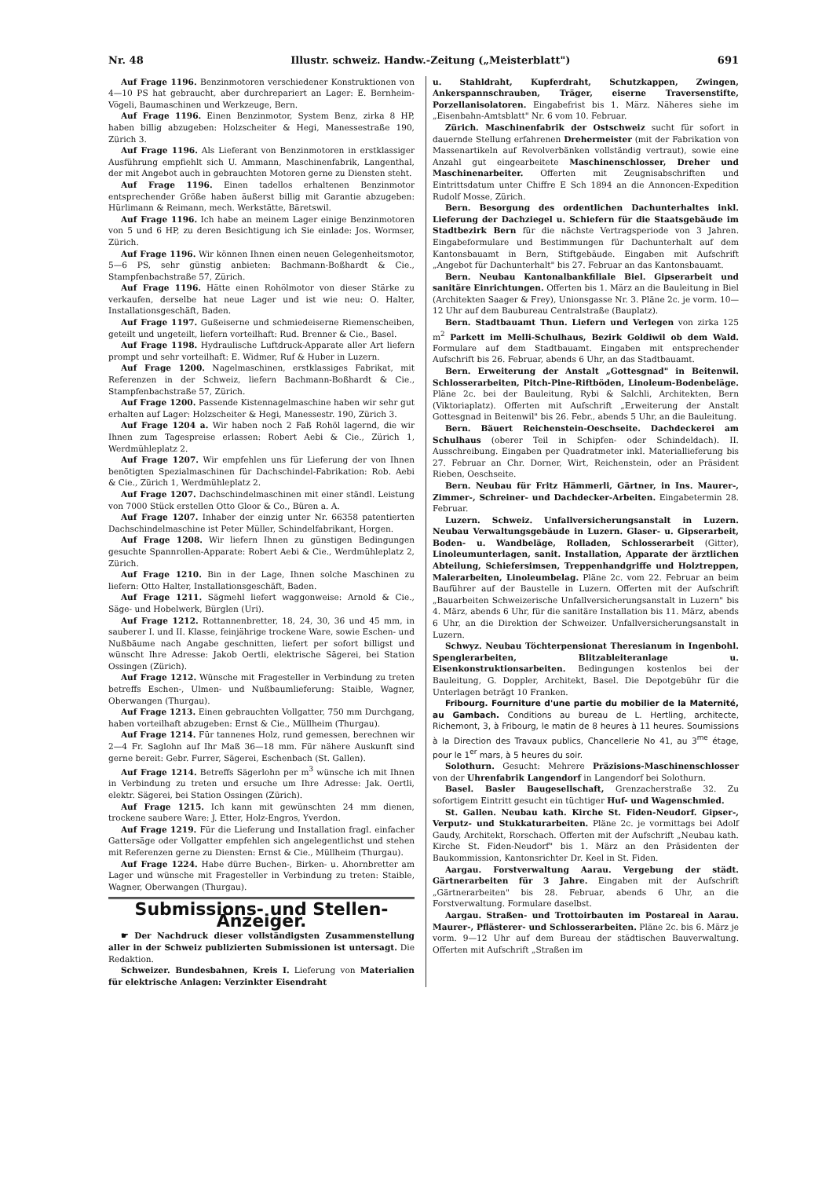Nr. 48 Illustr. schweiz. Handw.-Zeitung („Meisterblatt") 691
Auf Frage 1196. Benzinmotoren verschiedener Konstruktionen von 4—10 PS hat gebraucht, aber durchrepariert an Lager: E. Bernheim-Vögeli, Baumaschinen und Werkzeuge, Bern.
Auf Frage 1196. Einen Benzinmotor, System Benz, zirka 8 HP, haben billig abzugeben: Holzscheiter & Hegi, Manessestraße 190, Zürich 3.
Auf Frage 1196. Als Lieferant von Benzinmotoren in erstklassiger Ausführung empfiehlt sich U. Ammann, Maschinenfabrik, Langenthal, der mit Angebot auch in gebrauchten Motoren gerne zu Diensten steht.
Auf Frage 1196. Einen tadellos erhaltenen Benzinmotor entsprechender Größe haben äußerst billig mit Garantie abzugeben: Hürlimann & Reimann, mech. Werkstätte, Bäretswil.
Auf Frage 1196. Ich habe an meinem Lager einige Benzinmotoren von 5 und 6 HP, zu deren Besichtigung ich Sie einlade: Jos. Wormser, Zürich.
Auf Frage 1196. Wir können Ihnen einen neuen Gelegenheitsmotor, 5—6 PS, sehr günstig anbieten: Bachmann-Boßhardt & Cie., Stampfenbachstraße 57, Zürich.
Auf Frage 1196. Hätte einen Rohölmotor von dieser Stärke zu verkaufen, derselbe hat neue Lager und ist wie neu: O. Halter, Installationsgeschäft, Baden.
Auf Frage 1197. Gußeiserne und schmiedeiserne Riemenscheiben, geteilt und ungeteilt, liefern vorteilhaft: Rud. Brenner & Cie., Basel.
Auf Frage 1198. Hydraulische Luftdruck-Apparate aller Art liefern prompt und sehr vorteilhaft: E. Widmer, Ruf & Huber in Luzern.
Auf Frage 1200. Nagelmaschinen, erstklassiges Fabrikat, mit Referenzen in der Schweiz, liefern Bachmann-Boßhardt & Cie., Stampfenbachstraße 57, Zürich.
Auf Frage 1200. Passende Kistennagelmaschine haben wir sehr gut erhalten auf Lager: Holzscheiter & Hegi, Manessestr. 190, Zürich 3.
Auf Frage 1204 a. Wir haben noch 2 Faß Rohöl lagernd, die wir Ihnen zum Tagespreise erlassen: Robert Aebi & Cie., Zürich 1, Werdmühleplatz 2.
Auf Frage 1207. Wir empfehlen uns für Lieferung der von Ihnen benötigten Spezialmaschinen für Dachschindel-Fabrikation: Rob. Aebi & Cie., Zürich 1, Werdmühleplatz 2.
Auf Frage 1207. Dachschindelmaschinen mit einer ständl. Leistung von 7000 Stück erstellen Otto Gloor & Co., Büren a. A.
Auf Frage 1207. Inhaber der einzig unter Nr. 66358 patentierten Dachschindelmaschine ist Peter Müller, Schindelfabrikant, Horgen.
Auf Frage 1208. Wir liefern Ihnen zu günstigen Bedingungen gesuchte Spannrollen-Apparate: Robert Aebi & Cie., Werdmühleplatz 2, Zürich.
Auf Frage 1210. Bin in der Lage, Ihnen solche Maschinen zu liefern: Otto Halter, Installationsgeschäft, Baden.
Auf Frage 1211. Sägmehl liefert waggonweise: Arnold & Cie., Säge- und Hobelwerk, Bürglen (Uri).
Auf Frage 1212. Rottannenbretter, 18, 24, 30, 36 und 45 mm, in sauberer I. und II. Klasse, feinjährige trockene Ware, sowie Eschen- und Nußbäume nach Angabe geschnitten, liefert per sofort billigst und wünscht Ihre Adresse: Jakob Oertli, elektrische Sägerei, bei Station Ossingen (Zürich).
Auf Frage 1212. Wünsche mit Fragesteller in Verbindung zu treten betreffs Eschen-, Ulmen- und Nußbaumlieferung: Staible, Wagner, Oberwangen (Thurgau).
Auf Frage 1213. Einen gebrauchten Vollgatter, 750 mm Durchgang, haben vorteilhaft abzugeben: Ernst & Cie., Müllheim (Thurgau).
Auf Frage 1214. Für tannenes Holz, rund gemessen, berechnen wir 2—4 Fr. Saglohn auf Ihr Maß 36—18 mm. Für nähere Auskunft sind gerne bereit: Gebr. Furrer, Sägerei, Eschenbach (St. Gallen).
Auf Frage 1214. Betreffs Sägerlohn per m<sup>3</sup> wünsche ich mit Ihnen in Verbindung zu treten und ersuche um Ihre Adresse: Jak. Oertli, elektr. Sägerei, bei Station Ossingen (Zürich).
Auf Frage 1215. Ich kann mit gewünschten 24 mm dienen, trockene saubere Ware: J. Etter, Holz-Engros, Yverdon.
Auf Frage 1219. Für die Lieferung und Installation fragl. einfacher Gattersäge oder Vollgatter empfehlen sich angelegentlichst und stehen mit Referenzen gerne zu Diensten: Ernst & Cie., Müllheim (Thurgau).
Auf Frage 1224. Habe dürre Buchen-, Birken- u. Ahornbretter am Lager und wünsche mit Fragesteller in Verbindung zu treten: Staible, Wagner, Oberwangen (Thurgau).
Submissions- und Stellen-Anzeiger.
☛ Der Nachdruck dieser vollständigsten Zusammenstellung aller in der Schweiz publizierten Submissionen ist untersagt. Die Redaktion.
Schweizer. Bundesbahnen, Kreis I. Lieferung von Materialien für elektrische Anlagen: Verzinkter Eisendraht
u. Stahldraht, Kupferdraht, Schutzkappen, Zwingen, Ankerspannschrauben, Träger, eiserne Traversenstifte, Porzellanisolatoren. Eingabefrist bis 1. März. Näheres siehe im „Eisenbahn-Amtsblatt" Nr. 6 vom 10. Februar.
Zürich. Maschinenfabrik der Ostschweiz sucht für sofort in dauernde Stellung erfahrenen Drehermeister (mit der Fabrikation von Massenartikeln auf Revolverbänken vollständig vertraut), sowie eine Anzahl gut eingearbeitete Maschinenschlosser, Dreher und Maschinenarbeiter. Offerten mit Zeugnisabschriften und Eintrittsdatum unter Chiffre E Sch 1894 an die Annoncen-Expedition Rudolf Mosse, Zürich.
Bern. Besorgung des ordentlichen Dachunterhaltes inkl. Lieferung der Dachziegel u. Schiefern für die Staatsgebäude im Stadtbezirk Bern für die nächste Vertragsperiode von 3 Jahren. Eingabeformulare und Bestimmungen für Dachunterhalt auf dem Kantonsbauamt in Bern, Stiftgebäude. Eingaben mit Aufschrift „Angebot für Dachunterhalt" bis 27. Februar an das Kantonsbauamt.
Bern. Neubau Kantonalbankfiliale Biel. Gipserarbeit und sanitäre Einrichtungen. Offerten bis 1. März an die Bauleitung in Biel (Architekten Saager & Frey), Unionsgasse Nr. 3. Pläne 2c. je vorm. 10—12 Uhr auf dem Baubureau Centralstraße (Bauplatz).
Bern. Stadtbauamt Thun. Liefern und Verlegen von zirka 125 m<sup>2</sup> Parkett im Melli-Schulhaus, Bezirk Goldiwil ob dem Wald. Formulare auf dem Stadtbauamt. Eingaben mit entsprechender Aufschrift bis 26. Februar, abends 6 Uhr, an das Stadtbauamt.
Bern. Erweiterung der Anstalt „Gottesgnad" in Beitenwil. Schlosserarbeiten, Pitch-Pine-Riftböden, Linoleum-Bodenbeläge. Pläne 2c. bei der Bauleitung, Rybi & Salchli, Architekten, Bern (Viktoriaplatz). Offerten mit Aufschrift „Erweiterung der Anstalt Gottesgnad in Beitenwil" bis 26. Febr., abends 5 Uhr, an die Bauleitung.
Bern. Bäuert Reichenstein-Oeschseite. Dachdeckerei am Schulhaus (oberer Teil in Schipfen- oder Schindeldach). II. Ausschreibung. Eingaben per Quadratmeter inkl. Materiallieferung bis 27. Februar an Chr. Dorner, Wirt, Reichenstein, oder an Präsident Rieben, Oeschseite.
Bern. Neubau für Fritz Hämmerli, Gärtner, in Ins. Maurer-, Zimmer-, Schreiner- und Dachdecker-Arbeiten. Eingabetermin 28. Februar.
Luzern. Schweiz. Unfallversicherungsanstalt in Luzern. Neubau Verwaltungsgebäude in Luzern. Glaser- u. Gipserarbeit, Boden- u. Wandbeläge, Rolladen, Schlosserarbeit (Gitter), Linoleumunterlagen, sanit. Installation, Apparate der ärztlichen Abteilung, Schiefersimsen, Treppenhandgriffe und Holztreppen, Malerarbeiten, Linoleumbelag. Pläne 2c. vom 22. Februar an beim Bauführer auf der Baustelle in Luzern. Offerten mit der Aufschrift „Bauarbeiten Schweizerische Unfallversicherungsanstalt in Luzern" bis 4. März, abends 6 Uhr, für die sanitäre Installation bis 11. März, abends 6 Uhr, an die Direktion der Schweizer. Unfallversicherungsanstalt in Luzern.
Schwyz. Neubau Töchterpensionat Theresianum in Ingenbohl. Spenglerarbeiten, Blitzableiteranlage u. Eisenkonstruktionsarbeiten. Bedingungen kostenlos bei der Bauleitung, G. Doppler, Architekt, Basel. Die Depotgebühr für die Unterlagen beträgt 10 Franken.
Fribourg. Fourniture d'une partie du mobilier de la Maternité, au Gambach. Conditions au bureau de L. Hertling, architecte, Richemont, 3, à Fribourg, le matin de 8 heures à 11 heures. Soumissions à la Direction des Travaux publics, Chancellerie No 41, au 3<sup>me</sup> étage, pour le 1<sup>er</sup> mars, à 5 heures du soir.
Solothurn. Gesucht: Mehrere Präzisions-Maschinenschlosser von der Uhrenfabrik Langendorf in Langendorf bei Solothurn.
Basel. Basler Baugesellschaft, Grenzacherstraße 32. Zu sofortigem Eintritt gesucht ein tüchtiger Huf- und Wagenschmied.
St. Gallen. Neubau kath. Kirche St. Fiden-Neudorf. Gipser-, Verputz- und Stukkaturarbeiten. Pläne 2c. je vormittags bei Adolf Gaudy, Architekt, Rorschach. Offerten mit der Aufschrift „Neubau kath. Kirche St. Fiden-Neudorf" bis 1. März an den Präsidenten der Baukommission, Kantonsrichter Dr. Keel in St. Fiden.
Aargau. Forstverwaltung Aarau. Vergebung der städt. Gärtnerarbeiten für 3 Jahre. Eingaben mit der Aufschrift „Gärtnerarbeiten" bis 28. Februar, abends 6 Uhr, an die Forstverwaltung. Formulare daselbst.
Aargau. Straßen- und Trottoirbauten im Postareal in Aarau. Maurer-, Pflästerer- und Schlosserarbeiten. Pläne 2c. bis 6. März je vorm. 9—12 Uhr auf dem Bureau der städtischen Bauverwaltung. Offerten mit Aufschrift „Straßen im